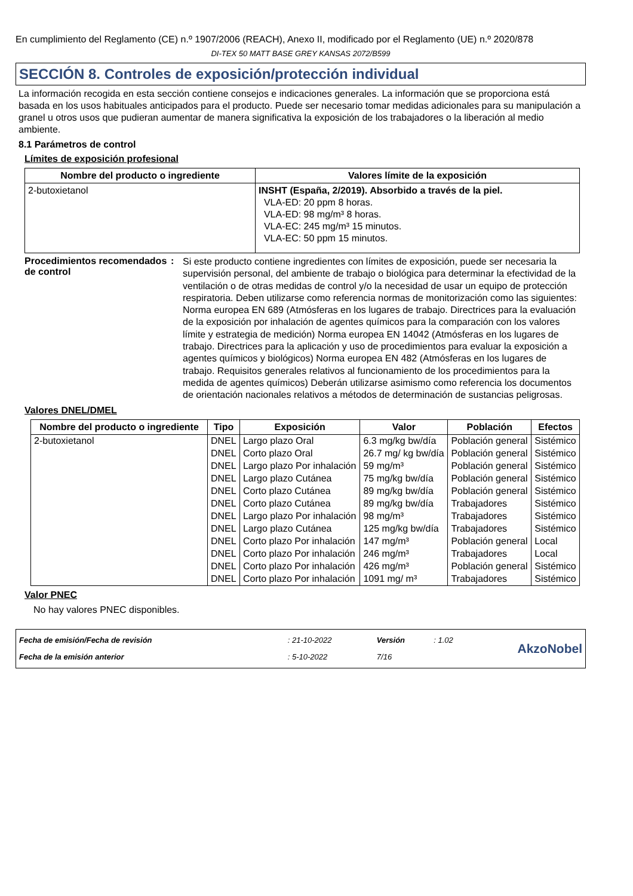En cumplimiento del Reglamento (CE) n.º 1907/2006 (REACH), Anexo II, modificado por el Reglamento (UE) n.º 2020/878
DI-TEX 50 MATT BASE GREY KANSAS 2072/B599
SECCIÓN 8. Controles de exposición/protección individual
La información recogida en esta sección contiene consejos e indicaciones generales. La información que se proporciona está basada en los usos habituales anticipados para el producto. Puede ser necesario tomar medidas adicionales para su manipulación a granel u otros usos que pudieran aumentar de manera significativa la exposición de los trabajadores o la liberación al medio ambiente.
8.1 Parámetros de control
Límites de exposición profesional
| Nombre del producto o ingrediente | Valores límite de la exposición |
| --- | --- |
| 2-butoxietanol | INSHT (España, 2/2019). Absorbido a través de la piel. VLA-ED: 20 ppm 8 horas. VLA-ED: 98 mg/m³ 8 horas. VLA-EC: 245 mg/m³ 15 minutos. VLA-EC: 50 ppm 15 minutos. |
Procedimientos recomendados de control
:
Si este producto contiene ingredientes con límites de exposición, puede ser necesaria la supervisión personal, del ambiente de trabajo o biológica para determinar la efectividad de la ventilación o de otras medidas de control y/o la necesidad de usar un equipo de protección respiratoria. Deben utilizarse como referencia normas de monitorización como las siguientes: Norma europea EN 689 (Atmósferas en los lugares de trabajo. Directrices para la evaluación de la exposición por inhalación de agentes químicos para la comparación con los valores límite y estrategia de medición) Norma europea EN 14042 (Atmósferas en los lugares de trabajo. Directrices para la aplicación y uso de procedimientos para evaluar la exposición a agentes químicos y biológicos) Norma europea EN 482 (Atmósferas en los lugares de trabajo. Requisitos generales relativos al funcionamiento de los procedimientos para la medida de agentes químicos) Deberán utilizarse asimismo como referencia los documentos de orientación nacionales relativos a métodos de determinación de sustancias peligrosas.
Valores DNEL/DMEL
| Nombre del producto o ingrediente | Tipo | Exposición | Valor | Población | Efectos |
| --- | --- | --- | --- | --- | --- |
| 2-butoxietanol | DNEL | Largo plazo Oral | 6.3 mg/kg bw/día | Población general | Sistémico |
| | DNEL | Corto plazo Oral | 26.7 mg/ kg bw/día | Población general | Sistémico |
| | DNEL | Largo plazo Por inhalación | 59 mg/m³ | Población general | Sistémico |
| | DNEL | Largo plazo Cutánea | 75 mg/kg bw/día | Población general | Sistémico |
| | DNEL | Corto plazo Cutánea | 89 mg/kg bw/día | Población general | Sistémico |
| | DNEL | Corto plazo Cutánea | 89 mg/kg bw/día | Trabajadores | Sistémico |
| | DNEL | Largo plazo Por inhalación | 98 mg/m³ | Trabajadores | Sistémico |
| | DNEL | Largo plazo Cutánea | 125 mg/kg bw/día | Trabajadores | Sistémico |
| | DNEL | Corto plazo Por inhalación | 147 mg/m³ | Población general | Local |
| | DNEL | Corto plazo Por inhalación | 246 mg/m³ | Trabajadores | Local |
| | DNEL | Corto plazo Por inhalación | 426 mg/m³ | Población general | Sistémico |
| | DNEL | Corto plazo Por inhalación | 1091 mg/ m³ | Trabajadores | Sistémico |
Valor PNEC
No hay valores PNEC disponibles.
| Fecha de emisión/Fecha de revisión | : 21-10-2022 | Versión | : 1.02 |
| Fecha de la emisión anterior | : 5-10-2022 | 7/16 | |
AkzoNobel